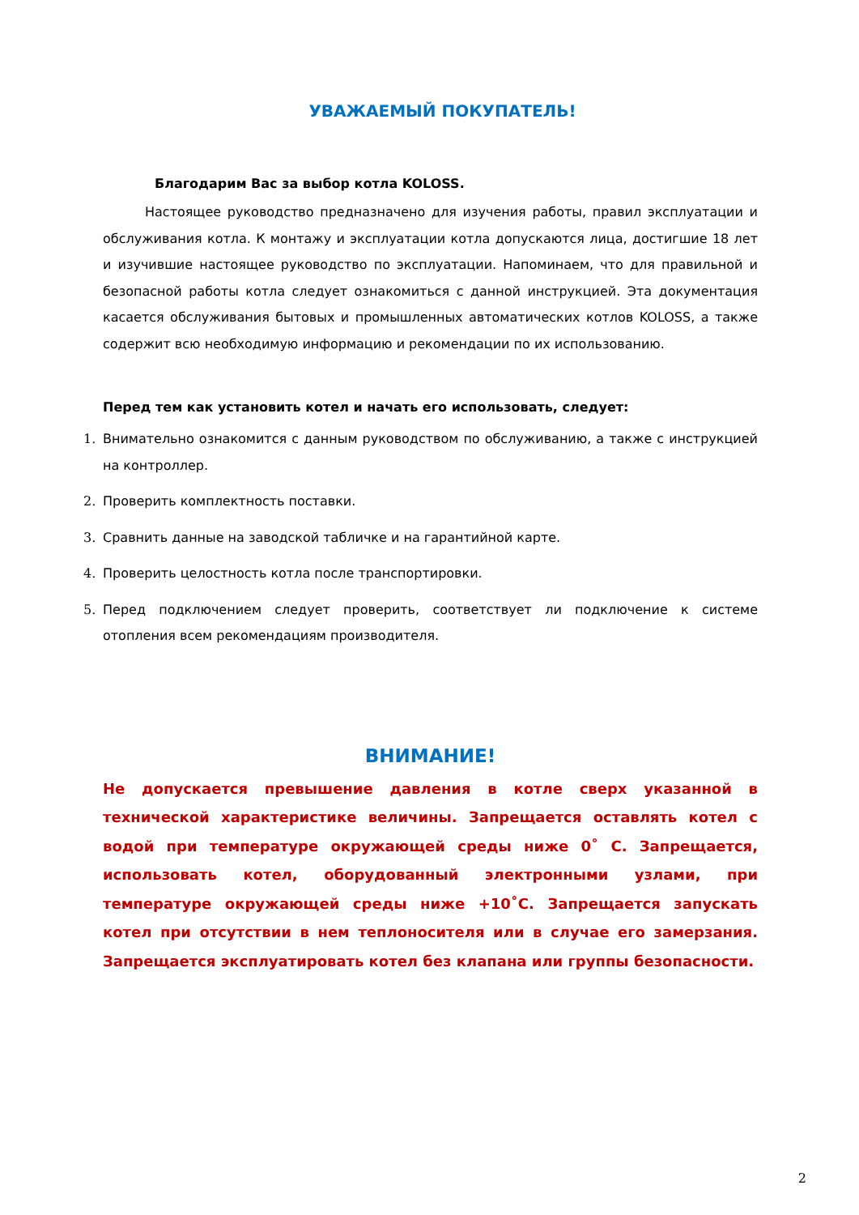УВАЖАЕМЫЙ ПОКУПАТЕЛЬ!
Благодарим Вас за выбор котла KOLOSS.
Настоящее руководство предназначено для изучения работы, правил эксплуатации и обслуживания котла. К монтажу и эксплуатации котла допускаются лица, достигшие 18 лет и изучившие настоящее руководство по эксплуатации. Напоминаем, что для правильной и безопасной работы котла следует ознакомиться с данной инструкцией. Эта документация касается обслуживания бытовых и промышленных автоматических котлов KOLOSS, а также содержит всю необходимую информацию и рекомендации по их использованию.
Перед тем как установить котел и начать его использовать, следует:
1. Внимательно ознакомится с данным руководством по обслуживанию, а также с инструкцией на контроллер.
2. Проверить комплектность поставки.
3. Сравнить данные на заводской табличке и на гарантийной карте.
4. Проверить целостность котла после транспортировки.
5. Перед подключением следует проверить, соответствует ли подключение к системе отопления всем рекомендациям производителя.
ВНИМАНИЕ!
Не допускается превышение давления в котле сверх указанной в технической характеристике величины. Запрещается оставлять котел с водой при температуре окружающей среды ниже 0˚ С. Запрещается, использовать котел, оборудованный электронными узлами, при температуре окружающей среды ниже +10˚С. Запрещается запускать котел при отсутствии в нем теплоносителя или в случае его замерзания. Запрещается эксплуатировать котел без клапана или группы безопасности.
2